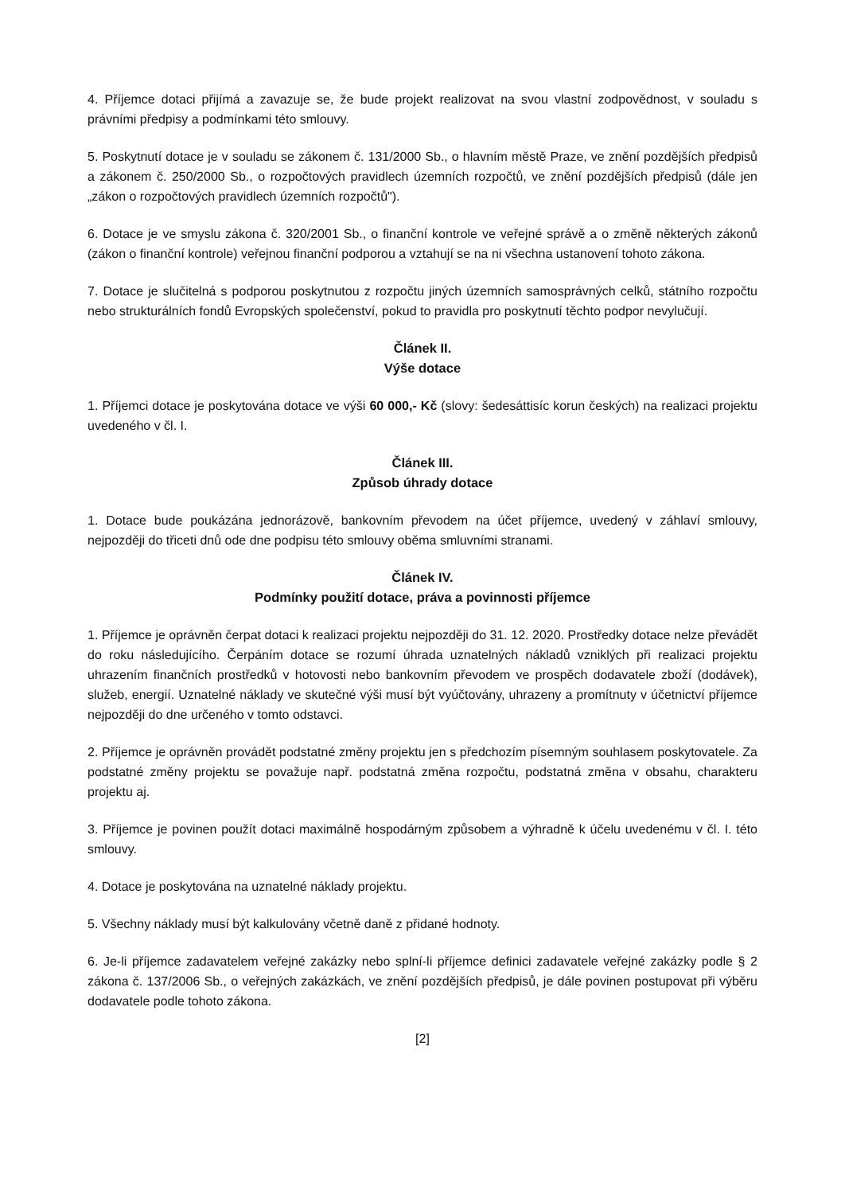4. Příjemce dotaci přijímá a zavazuje se, že bude projekt realizovat na svou vlastní zodpovědnost, v souladu s právními předpisy a podmínkami této smlouvy.
5. Poskytnutí dotace je v souladu se zákonem č. 131/2000 Sb., o hlavním městě Praze, ve znění pozdějších předpisů a zákonem č. 250/2000 Sb., o rozpočtových pravidlech územních rozpočtů, ve znění pozdějších předpisů (dále jen „zákon o rozpočtových pravidlech územních rozpočtů").
6. Dotace je ve smyslu zákona č. 320/2001 Sb., o finanční kontrole ve veřejné správě a o změně některých zákonů (zákon o finanční kontrole) veřejnou finanční podporou a vztahují se na ni všechna ustanovení tohoto zákona.
7. Dotace je slučitelná s podporou poskytnutou z rozpočtu jiných územních samosprávných celků, státního rozpočtu nebo strukturálních fondů Evropských společenství, pokud to pravidla pro poskytnutí těchto podpor nevylučují.
Článek II.
Výše dotace
1. Příjemci dotace je poskytována dotace ve výši 60 000,- Kč (slovy: šedesáttisíc korun českých) na realizaci projektu uvedeného v čl. I.
Článek III.
Způsob úhrady dotace
1. Dotace bude poukázána jednorázově, bankovním převodem na účet příjemce, uvedený v záhlaví smlouvy, nejpozději do třiceti dnů ode dne podpisu této smlouvy oběma smluvními stranami.
Článek IV.
Podmínky použití dotace, práva a povinnosti příjemce
1. Příjemce je oprávněn čerpat dotaci k realizaci projektu nejpozději do 31. 12. 2020. Prostředky dotace nelze převádět do roku následujícího. Čerpáním dotace se rozumí úhrada uznatelných nákladů vzniklých při realizaci projektu uhrazením finančních prostředků v hotovosti nebo bankovním převodem ve prospěch dodavatele zboží (dodávek), služeb, energií. Uznatelné náklady ve skutečné výši musí být vyúčtovány, uhrazeny a promítnuty v účetnictví příjemce nejpozději do dne určeného v tomto odstavci.
2. Příjemce je oprávněn provádět podstatné změny projektu jen s předchozím písemným souhlasem poskytovatele. Za podstatné změny projektu se považuje např. podstatná změna rozpočtu, podstatná změna v obsahu, charakteru projektu aj.
3. Příjemce je povinen použít dotaci maximálně hospodárným způsobem a výhradně k účelu uvedenému v čl. I. této smlouvy.
4. Dotace je poskytována na uznatelné náklady projektu.
5. Všechny náklady musí být kalkulovány včetně daně z přidané hodnoty.
6. Je-li příjemce zadavatelem veřejné zakázky nebo splní-li příjemce definici zadavatele veřejné zakázky podle § 2 zákona č. 137/2006 Sb., o veřejných zakázkách, ve znění pozdějších předpisů, je dále povinen postupovat při výběru dodavatele podle tohoto zákona.
[2]